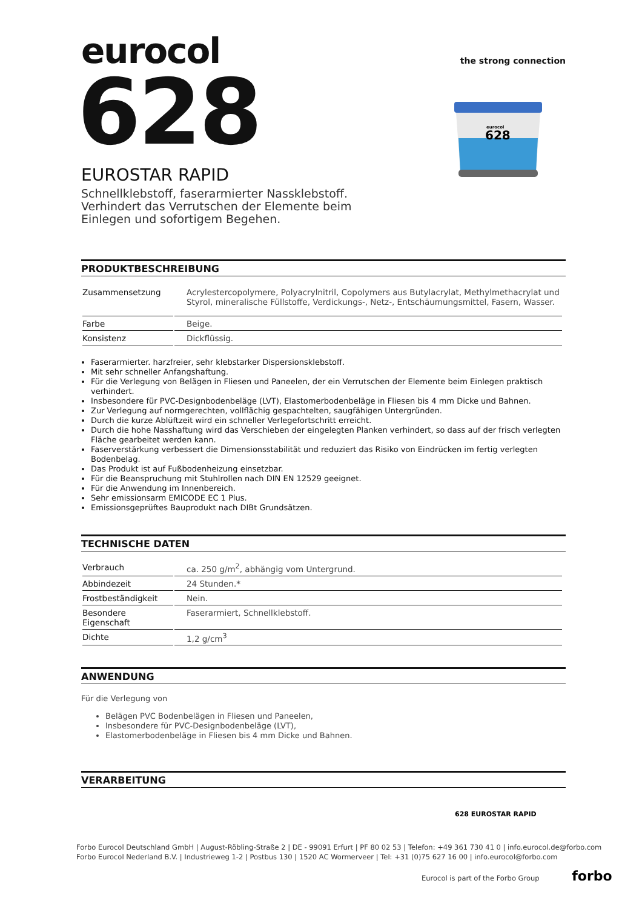eurocol
the strong connection
628
EUROSTAR RAPID
Schnellklebstoff, faserarmierter Nassklebstoff. Verhindert das Verrutschen der Elemente beim Einlegen und sofortigem Begehen.
PRODUKTBESCHREIBUNG
| Zusammensetzung | Acrylestercopolymere, Polyacrylnitril, Copolymers aus Butylacrylat, Methylmethacrylat und Styrol, mineralische Füllstoffe, Verdickungs-, Netz-, Entschäumungsmittel, Fasern, Wasser. |
| Farbe | Beige. |
| Konsistenz | Dickflüssig. |
Faserarmierter. harzfreier, sehr klebstarker Dispersionsklebstoff.
Mit sehr schneller Anfangshaftung.
Für die Verlegung von Belägen in Fliesen und Paneelen, der ein Verrutschen der Elemente beim Einlegen praktisch verhindert.
Insbesondere für PVC-Designbodenbeläge (LVT), Elastomerbodenbeläge in Fliesen bis 4 mm Dicke und Bahnen.
Zur Verlegung auf normgerechten, vollflächig gespachtelten, saugfähigen Untergründen.
Durch die kurze Ablüftzeit wird ein schneller Verlegefortschritt erreicht.
Durch die hohe Nasshaftung wird das Verschieben der eingelegten Planken verhindert, so dass auf der frisch verlegten Fläche gearbeitet werden kann.
Faserverstärkung verbessert die Dimensionsstabilität und reduziert das Risiko von Eindrücken im fertig verlegten Bodenbelag.
Das Produkt ist auf Fußbodenheizung einsetzbar.
Für die Beanspruchung mit Stuhlrollen nach DIN EN 12529 geeignet.
Für die Anwendung im Innenbereich.
Sehr emissionsarm EMICODE EC 1 Plus.
Emissionsgeprüftes Bauprodukt nach DIBt Grundsätzen.
TECHNISCHE DATEN
| Verbrauch | ca. 250 g/m<sup>2</sup>, abhängig vom Untergrund. |
| Abbindezeit | 24 Stunden.* |
| Frostbeständigkeit | Nein. |
| Besondere Eigenschaft | Faserarmiert, Schnellklebstoff. |
| Dichte | 1,2 g/cm<sup>3</sup> |
ANWENDUNG
Für die Verlegung von
Belägen PVC Bodenbelägen in Fliesen und Paneelen,
Insbesondere für PVC-Designbodenbeläge (LVT),
Elastomerbodenbeläge in Fliesen bis 4 mm Dicke und Bahnen.
VERARBEITUNG
eurocol
628
628 EUROSTAR RAPID
Forbo Eurocol Deutschland GmbH | August-Röbling-Straße 2 | DE - 99091 Erfurt | PF 80 02 53 | Telefon: +49 361 730 41 0 | info.eurocol.de@forbo.com
Forbo Eurocol Nederland B.V. | Industrieweg 1-2 | Postbus 130 | 1520 AC Wormerveer | Tel: +31 (0)75 627 16 00 | info.eurocol@forbo.com
Eurocol is part of the Forbo Group forbo